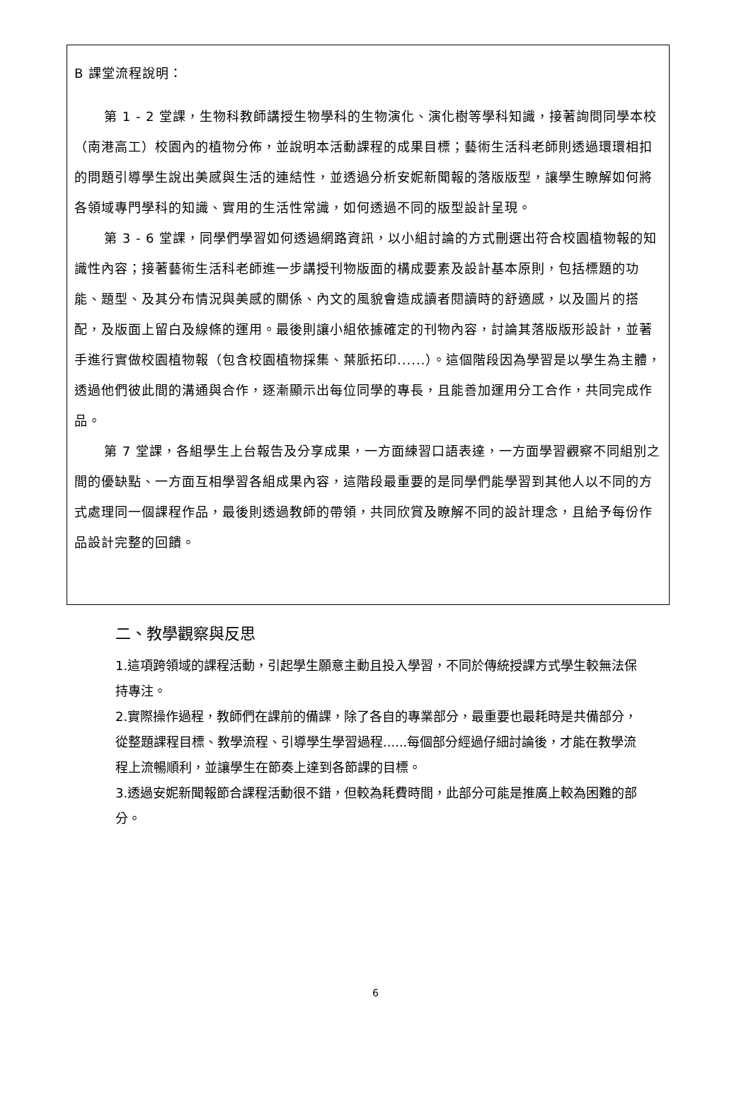B 課堂流程說明：
第 1 - 2 堂課，生物科教師講授生物學科的生物演化、演化樹等學科知識，接著詢問同學本校（南港高工）校園內的植物分佈，並說明本活動課程的成果目標；藝術生活科老師則透過環環相扣的問題引導學生說出美感與生活的連結性，並透過分析安妮新聞報的落版版型，讓學生瞭解如何將各領域專門學科的知識、實用的生活性常識，如何透過不同的版型設計呈現。
第 3 - 6 堂課，同學們學習如何透過網路資訊，以小組討論的方式刪選出符合校園植物報的知識性內容；接著藝術生活科老師進一步講授刊物版面的構成要素及設計基本原則，包括標題的功能、題型、及其分布情況與美感的關係、內文的風貌會造成讀者閱讀時的舒適感，以及圖片的搭配，及版面上留白及線條的運用。最後則讓小組依據確定的刊物內容，討論其落版版形設計，並著手進行實做校園植物報（包含校園植物採集、葉脈拓印......）。這個階段因為學習是以學生為主體，透過他們彼此間的溝通與合作，逐漸顯示出每位同學的專長，且能善加運用分工合作，共同完成作品。
第 7 堂課，各組學生上台報告及分享成果，一方面練習口語表達，一方面學習觀察不同組別之間的優缺點、一方面互相學習各組成果內容，這階段最重要的是同學們能學習到其他人以不同的方式處理同一個課程作品，最後則透過教師的帶領，共同欣賞及瞭解不同的設計理念，且給予每份作品設計完整的回饋。
二、教學觀察與反思
1.這項跨領域的課程活動，引起學生願意主動且投入學習，不同於傳統授課方式學生較無法保持專注。
2.實際操作過程，教師們在課前的備課，除了各自的專業部分，最重要也最耗時是共備部分，從整題課程目標、教學流程、引導學生學習過程......每個部分經過仔細討論後，才能在教學流程上流暢順利，並讓學生在節奏上達到各節課的目標。
3.透過安妮新聞報節合課程活動很不錯，但較為耗費時間，此部分可能是推廣上較為困難的部分。
6